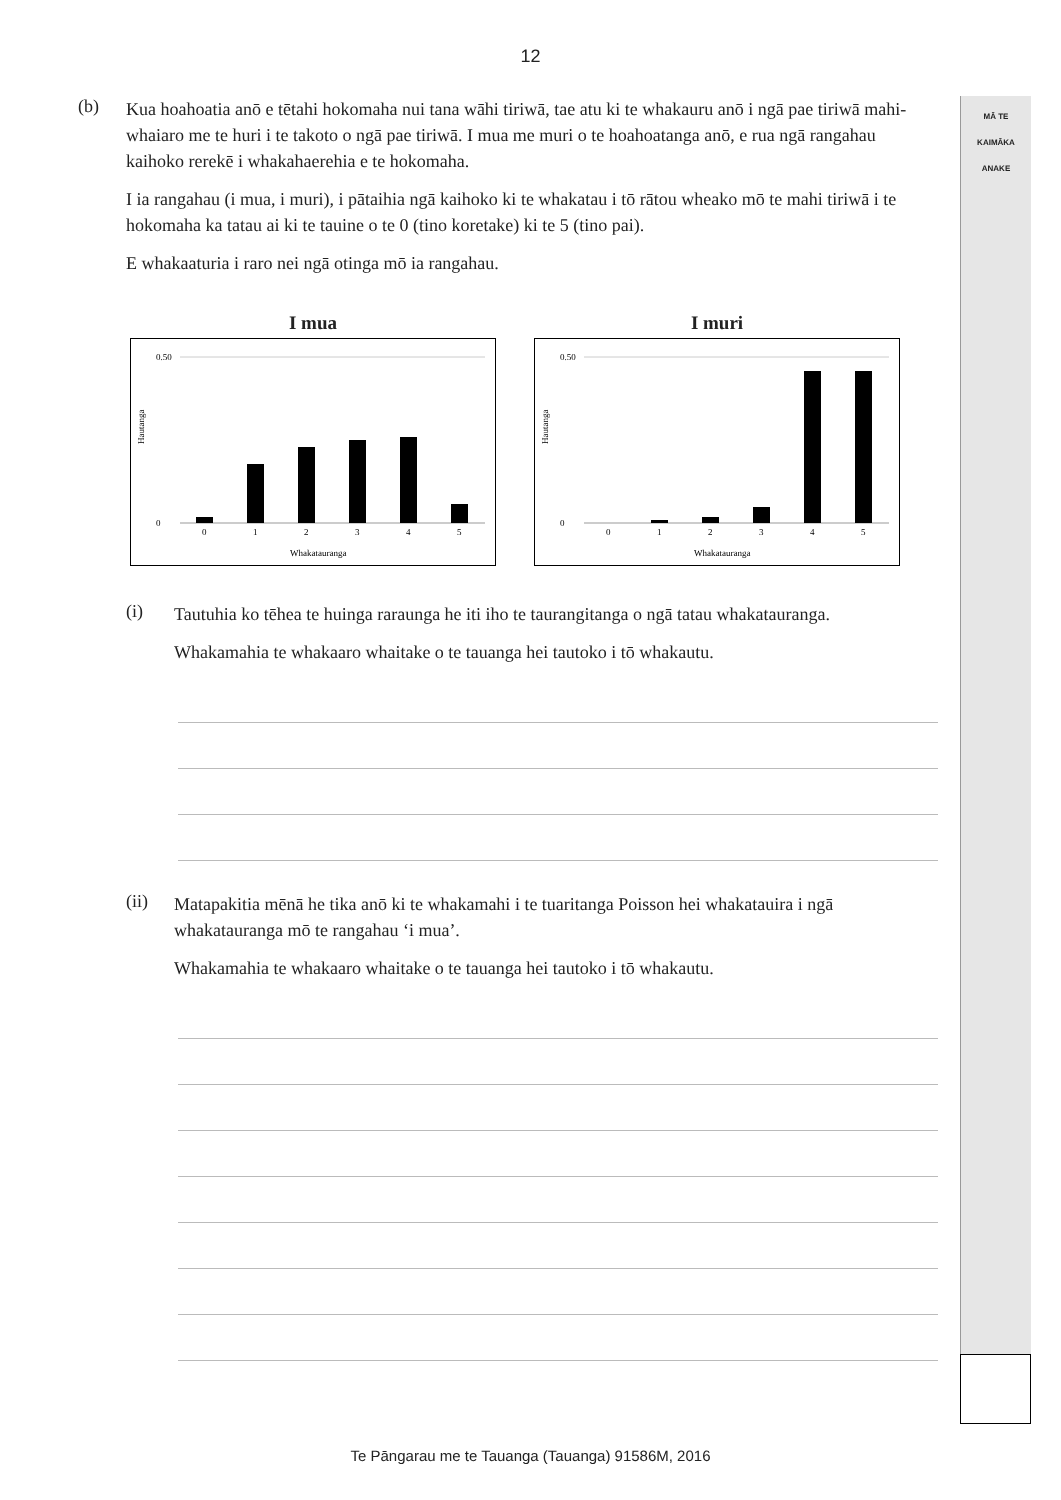12
MĀ TE
KAIMĀKA
ANAKE
(b)
Kua hoahoatia anō e tētahi hokomaha nui tana wāhi tiriwā, tae atu ki te whakauru anō i ngā pae tiriwā mahi-whaiaro me te huri i te takoto o ngā pae tiriwā. I mua me muri o te hoahoatanga anō, e rua ngā rangahau kaihoko rerekē i whakahaerehia e te hokomaha.
I ia rangahau (i mua, i muri), i pātaihia ngā kaihoko ki te whakatau i tō rātou wheako mō te mahi tiriwā i te hokomaha ka tatau ai ki te tauine o te 0 (tino koretake) ki te 5 (tino pai).
E whakaaturia i raro nei ngā otinga mō ia rangahau.
I mua
Hautanga
0.50
0
0
1
2
3
4
5
Whakatauranga
I muri
Hautanga
0.50
0
0
1
2
3
4
5
Whakatauranga
(i)
Tautuhia ko tēhea te huinga raraunga he iti iho te taurangitanga o ngā tatau whakatauranga.
Whakamahia te whakaaro whaitake o te tauanga hei tautoko i tō whakautu.
(ii)
Matapakitia mēnā he tika anō ki te whakamahi i te tuaritanga Poisson hei whakatauira i ngā whakatauranga mō te rangahau ‘i mua’.
Whakamahia te whakaaro whaitake o te tauanga hei tautoko i tō whakautu.
Te Pāngarau me te Tauanga (Tauanga) 91586M, 2016